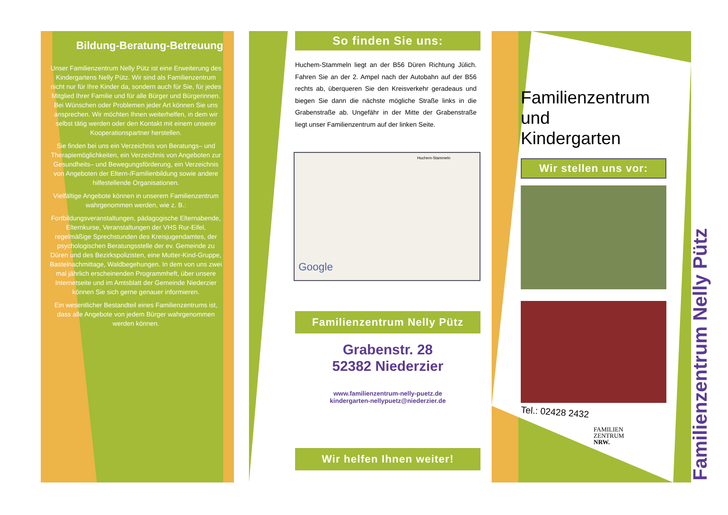Bildung-Beratung-Betreuung
Unser Familienzentrum Nelly Pütz ist eine Erweiterung des Kindergartens Nelly Pütz. Wir sind als Familienzentrum nicht nur für Ihre Kinder da, sondern auch für Sie, für jedes Mitglied Ihrer Familie und für alle Bürger und Bürgerinnen. Bei Wünschen oder Problemen jeder Art können Sie uns ansprechen. Wir möchten Ihnen weiterhelfen, in dem wir selbst tätig werden oder den Kontakt mit einem unserer Kooperationspartner herstellen.
Sie finden bei uns ein Verzeichnis von Beratungs– und Therapiemöglichkeiten, ein Verzeichnis von Angeboten zur Gesundheits– und Bewegungsförderung, ein Verzeichnis von Angeboten der Eltern-/Familienbildung sowie andere hilfestellende Organisationen.
Vielfältige Angebote können in unserem Familienzentrum wahrgenommen werden, wie z. B.:
Fortbildungsveranstaltungen, pädagogische Elternabende, Elternkurse, Veranstaltungen der VHS Rur-Eifel, regelmäßige Sprechstunden des Kreisjugendamtes, der psychologischen Beratungsstelle der ev. Gemeinde zu Düren und des Bezirkspolizisten, eine Mutter-Kind-Gruppe, Bastelnachmittage, Waldbegehungen. In dem von uns zwei mal jährlich erscheinenden Programmheft, über unsere Internetseite und im Amtsblatt der Gemeinde Niederzier können Sie sich gerne genauer informieren.
Ein wesentlicher Bestandteil eines Familienzentrums ist, dass alle Angebote von jedem Bürger wahrgenommen werden können.
So finden Sie uns:
Huchem-Stammeln liegt an der B56 Düren Richtung Jülich. Fahren Sie an der 2. Ampel nach der Autobahn auf der B56 rechts ab, überqueren Sie den Kreisverkehr geradeaus und biegen Sie dann die nächste mögliche Straße links in die Grabenstraße ab. Ungefähr in der Mitte der Grabenstraße liegt unser Familienzentrum auf der linken Seite.
Google
Huchem-Stammeln
Familienzentrum Nelly Pütz
Grabenstr. 28
52382 Niederzier
www.familienzentrum-nelly-puetz.de
kindergarten-nellypuetz@niederzier.de
Wir helfen Ihnen weiter!
Familienzentrum
und
Kindergarten
Wir stellen uns vor:
Tel.: 02428 2432
FAMILIEN
ZENTRUM
NRW.
Familienzentrum Nelly Pütz